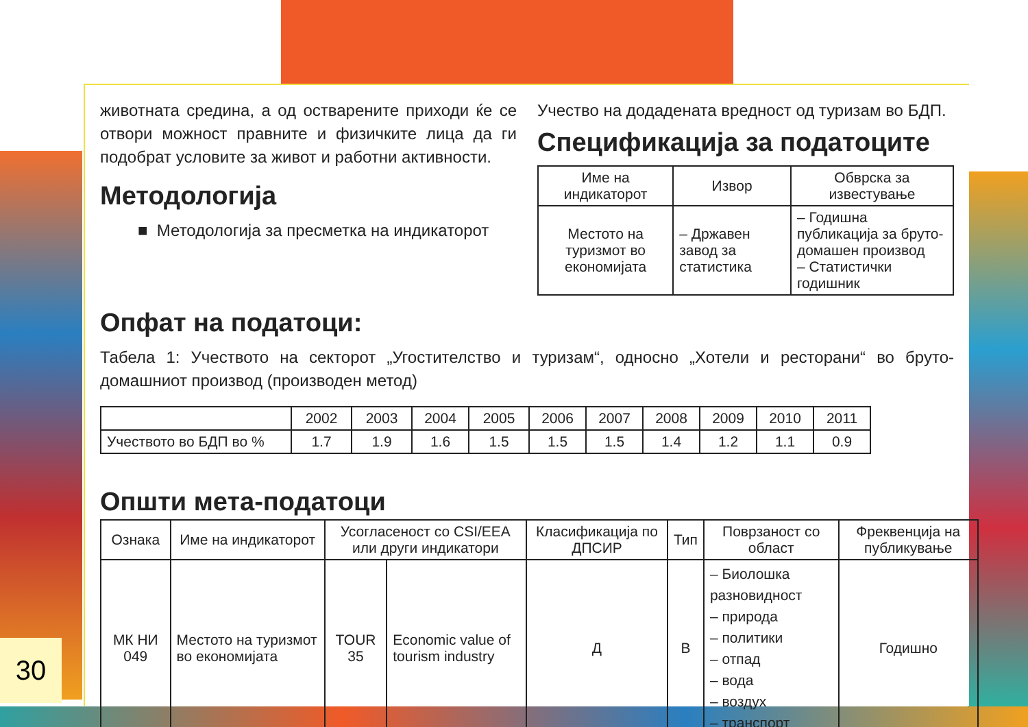животната средина, а од остварените приходи ќе се отвори можност правните и физичките лица да ги подобрат условите за живот и работни активности.
Методологија
■ Методологија за пресметка на индикаторот
Учество на додадената вредност од туризам во БДП.
Спецификација за податоците
| Име на индикаторот | Извор | Обврска за известување |
| --- | --- | --- |
| Местото на туризмот во економијата | – Државен завод за статистика | – Годишна публикација за бруто-домашен производ – Статистички годишник |
Опфат на податоци:
Табела 1: Учеството на секторот „Угостителство и туризам“, односно „Хотели и ресторани“ во бруто-домашниот производ (производен метод)
| | 2002 | 2003 | 2004 | 2005 | 2006 | 2007 | 2008 | 2009 | 2010 | 2011 |
| --- | --- | --- | --- | --- | --- | --- | --- | --- | --- | --- |
| Учеството во БДП во % | 1.7 | 1.9 | 1.6 | 1.5 | 1.5 | 1.5 | 1.4 | 1.2 | 1.1 | 0.9 |
Општи мета-податоци
| Ознака | Име на индикаторот | Усогласеност со CSI/EEA или други индикатори | | Класификација по ДПСИР | Тип | Поврзаност со област | Фреквенција на публикување |
| --- | --- | --- | --- | --- | --- | --- | --- |
| МК НИ 049 | Местото на туризмот во економијата | TOUR 35 | Economic value of tourism industry | Д | В | – Биолошка разновидност – природа – политики – отпад – вода – воздух – транспорт | Годишно |
30